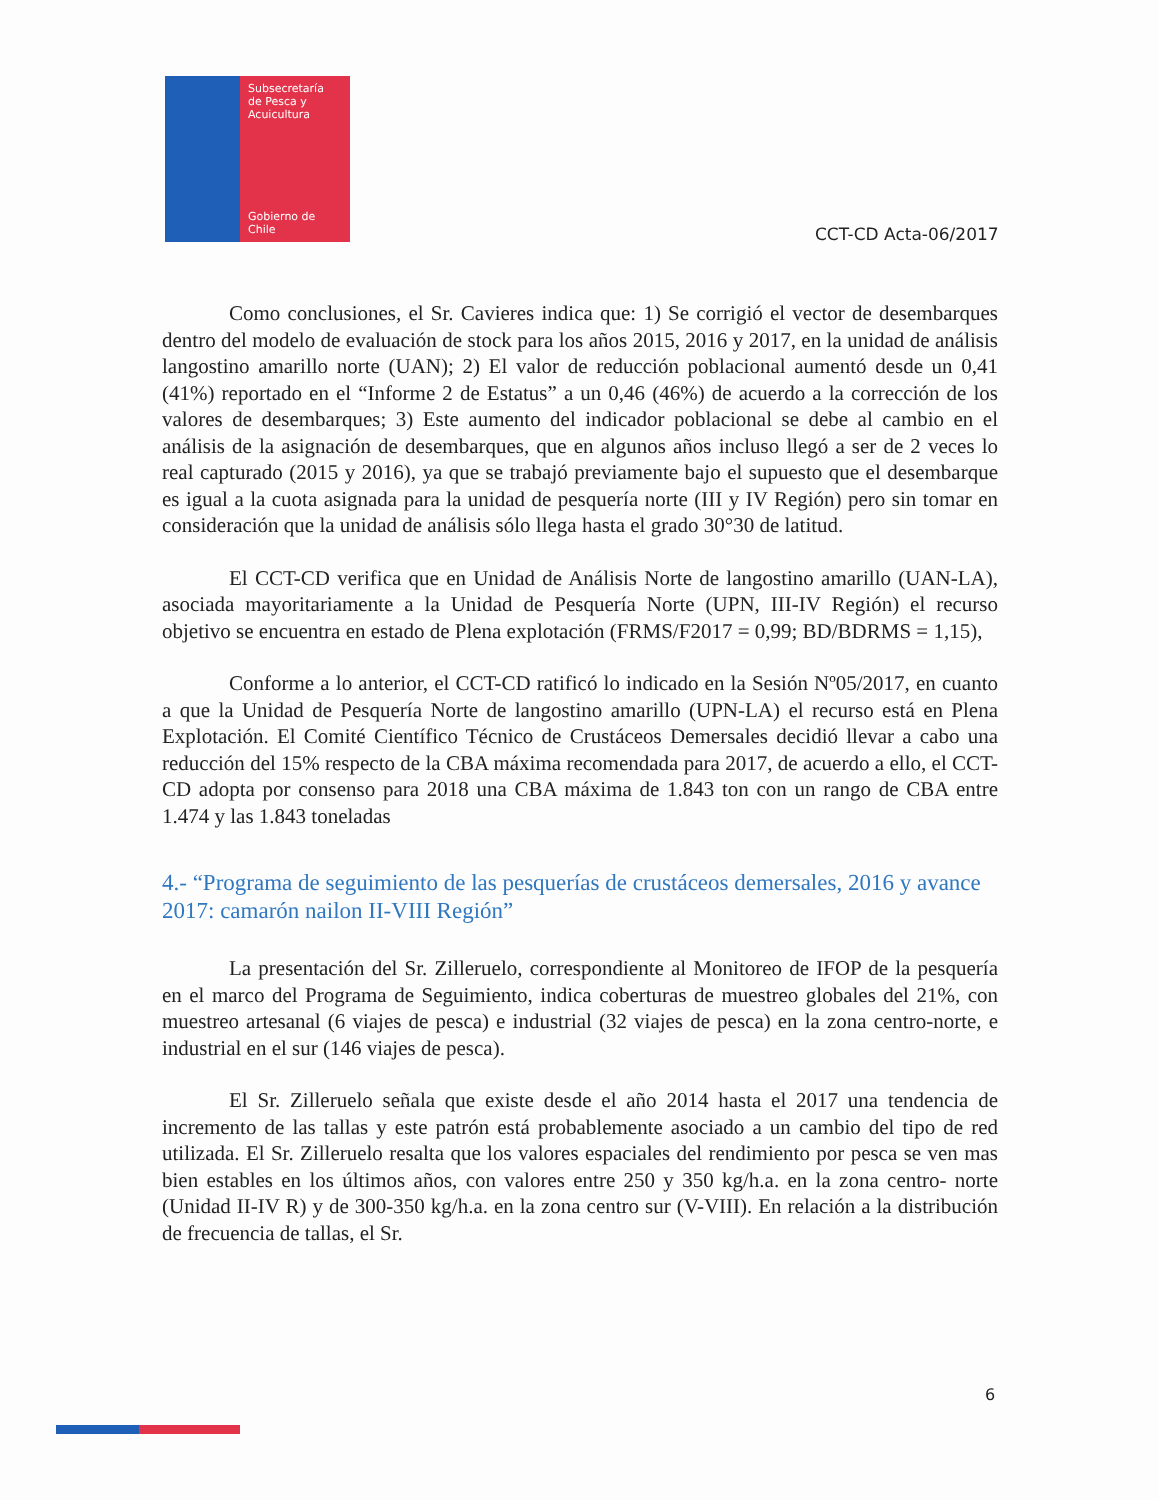Subsecretaría
de Pesca y
Acuicultura
Gobierno de Chile
CCT-CD Acta-06/2017
Como conclusiones, el Sr. Cavieres indica que: 1) Se corrigió el vector de desembarques dentro del modelo de evaluación de stock para los años 2015, 2016 y 2017, en la unidad de análisis langostino amarillo norte (UAN); 2) El valor de reducción poblacional aumentó desde un 0,41 (41%) reportado en el “Informe 2 de Estatus” a un 0,46 (46%) de acuerdo a la corrección de los valores de desembarques; 3) Este aumento del indicador poblacional se debe al cambio en el análisis de la asignación de desembarques, que en algunos años incluso llegó a ser de 2 veces lo real capturado (2015 y 2016), ya que se trabajó previamente bajo el supuesto que el desembarque es igual a la cuota asignada para la unidad de pesquería norte (III y IV Región) pero sin tomar en consideración que la unidad de análisis sólo llega hasta el grado 30°30 de latitud.
El CCT-CD verifica que en Unidad de Análisis Norte de langostino amarillo (UAN-LA), asociada mayoritariamente a la Unidad de Pesquería Norte (UPN, III-IV Región) el recurso objetivo se encuentra en estado de Plena explotación (FRMS/F2017 = 0,99; BD/BDRMS = 1,15),
Conforme a lo anterior, el CCT-CD ratificó lo indicado en la Sesión Nº05/2017, en cuanto a que la Unidad de Pesquería Norte de langostino amarillo (UPN-LA) el recurso está en Plena Explotación. El Comité Científico Técnico de Crustáceos Demersales decidió llevar a cabo una reducción del 15% respecto de la CBA máxima recomendada para 2017, de acuerdo a ello, el CCT-CD adopta por consenso para 2018 una CBA máxima de 1.843 ton con un rango de CBA entre 1.474 y las 1.843 toneladas
4.- “Programa de seguimiento de las pesquerías de crustáceos demersales, 2016 y avance 2017: camarón nailon II-VIII Región”
La presentación del Sr. Zilleruelo, correspondiente al Monitoreo de IFOP de la pesquería en el marco del Programa de Seguimiento, indica coberturas de muestreo globales del 21%, con muestreo artesanal (6 viajes de pesca) e industrial (32 viajes de pesca) en la zona centro-norte, e industrial en el sur (146 viajes de pesca).
El Sr. Zilleruelo señala que existe desde el año 2014 hasta el 2017 una tendencia de incremento de las tallas y este patrón está probablemente asociado a un cambio del tipo de red utilizada. El Sr. Zilleruelo resalta que los valores espaciales del rendimiento por pesca se ven mas bien estables en los últimos años, con valores entre 250 y 350 kg/h.a. en la zona centro- norte (Unidad II-IV R) y de 300-350 kg/h.a. en la zona centro sur (V-VIII). En relación a la distribución de frecuencia de tallas, el Sr.
6